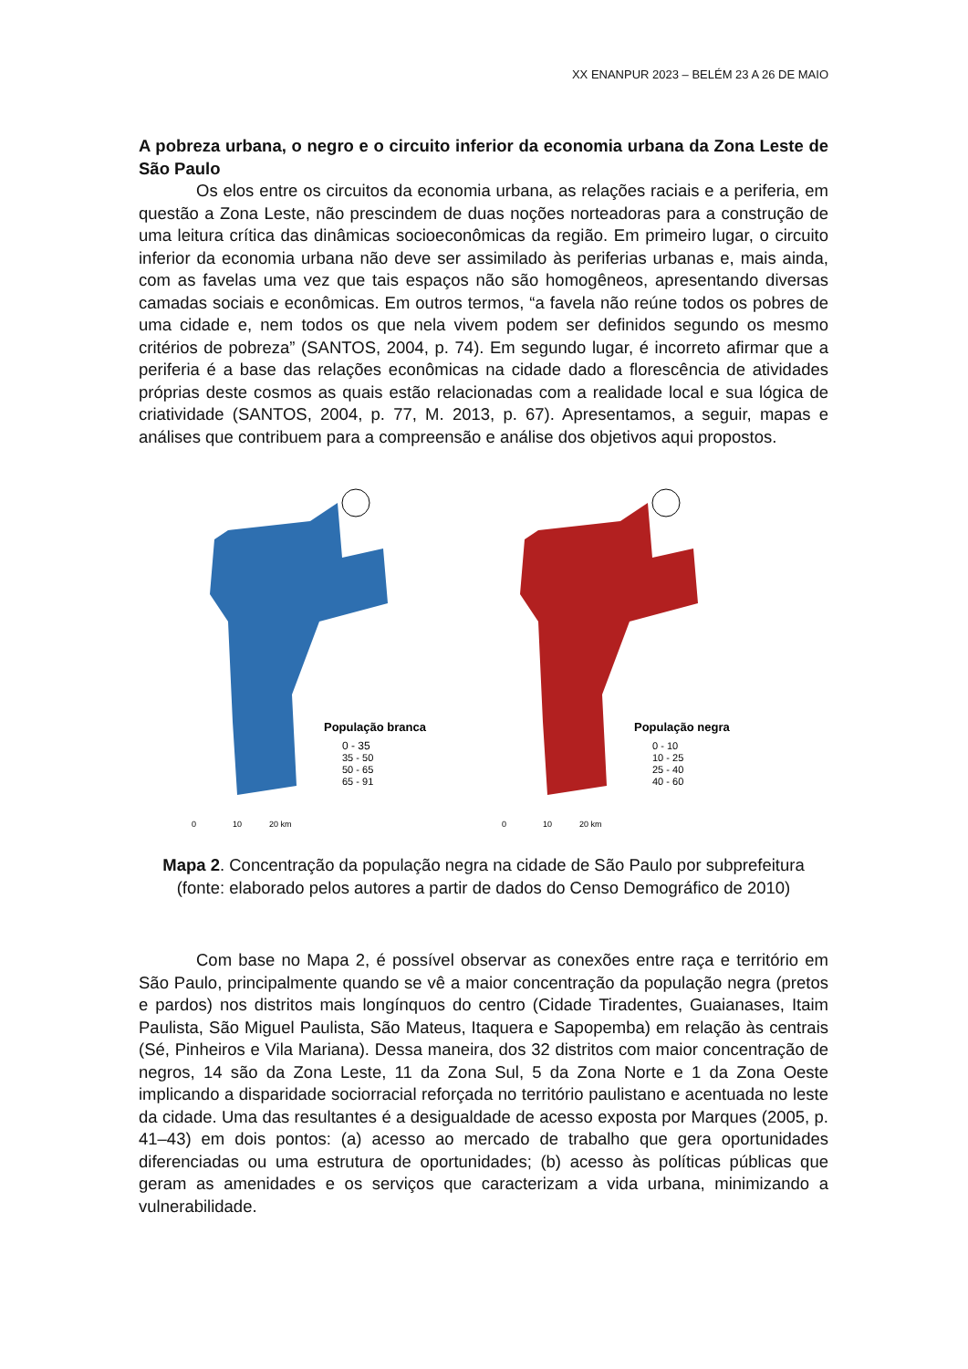XX ENANPUR 2023 – BELÉM 23 A 26 DE MAIO
A pobreza urbana, o negro e o circuito inferior da economia urbana da Zona Leste de São Paulo
Os elos entre os circuitos da economia urbana, as relações raciais e a periferia, em questão a Zona Leste, não prescindem de duas noções norteadoras para a construção de uma leitura crítica das dinâmicas socioeconômicas da região. Em primeiro lugar, o circuito inferior da economia urbana não deve ser assimilado às periferias urbanas e, mais ainda, com as favelas uma vez que tais espaços não são homogêneos, apresentando diversas camadas sociais e econômicas. Em outros termos, “a favela não reúne todos os pobres de uma cidade e, nem todos os que nela vivem podem ser definidos segundo os mesmo critérios de pobreza” (SANTOS, 2004, p. 74). Em segundo lugar, é incorreto afirmar que a periferia é a base das relações econômicas na cidade dado a florescência de atividades próprias deste cosmos as quais estão relacionadas com a realidade local e sua lógica de criatividade (SANTOS, 2004, p. 77, M. 2013, p. 67). Apresentamos, a seguir, mapas e análises que contribuem para a compreensão e análise dos objetivos aqui propostos.
População branca
0 - 35
35 - 50
50 - 65
65 - 91
0
10
20 km
População negra
0 - 10
10 - 25
25 - 40
40 - 60
0
10
20 km
Mapa 2. Concentração da população negra na cidade de São Paulo por subprefeitura (fonte: elaborado pelos autores a partir de dados do Censo Demográfico de 2010)
Com base no Mapa 2, é possível observar as conexões entre raça e território em São Paulo, principalmente quando se vê a maior concentração da população negra (pretos e pardos) nos distritos mais longínquos do centro (Cidade Tiradentes, Guaianases, Itaim Paulista, São Miguel Paulista, São Mateus, Itaquera e Sapopemba) em relação às centrais (Sé, Pinheiros e Vila Mariana). Dessa maneira, dos 32 distritos com maior concentração de negros, 14 são da Zona Leste, 11 da Zona Sul, 5 da Zona Norte e 1 da Zona Oeste implicando a disparidade sociorracial reforçada no território paulistano e acentuada no leste da cidade. Uma das resultantes é a desigualdade de acesso exposta por Marques (2005, p. 41–43) em dois pontos: (a) acesso ao mercado de trabalho que gera oportunidades diferenciadas ou uma estrutura de oportunidades; (b) acesso às políticas públicas que geram as amenidades e os serviços que caracterizam a vida urbana, minimizando a vulnerabilidade.